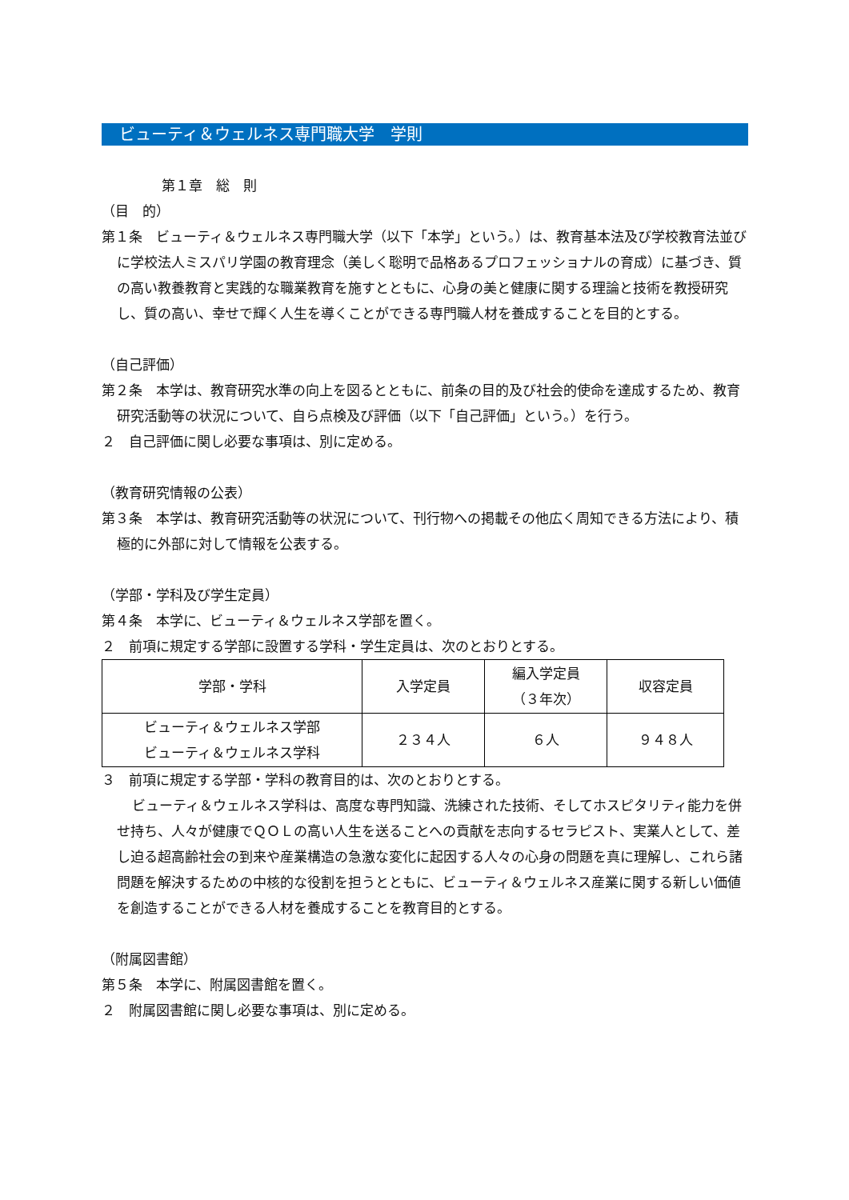ビューティ＆ウェルネス専門職大学　学則
第１章　総　則
（目　的）
第１条　ビューティ＆ウェルネス専門職大学（以下「本学」という。）は、教育基本法及び学校教育法並びに学校法人ミスパリ学園の教育理念（美しく聡明で品格あるプロフェッショナルの育成）に基づき、質の高い教養教育と実践的な職業教育を施すとともに、心身の美と健康に関する理論と技術を教授研究し、質の高い、幸せで輝く人生を導くことができる専門職人材を養成することを目的とする。
（自己評価）
第２条　本学は、教育研究水準の向上を図るとともに、前条の目的及び社会的使命を達成するため、教育研究活動等の状況について、自ら点検及び評価（以下「自己評価」という。）を行う。
２　自己評価に関し必要な事項は、別に定める。
（教育研究情報の公表）
第３条　本学は、教育研究活動等の状況について、刊行物への掲載その他広く周知できる方法により、積極的に外部に対して情報を公表する。
（学部・学科及び学生定員）
第４条　本学に、ビューティ＆ウェルネス学部を置く。
２　前項に規定する学部に設置する学科・学生定員は、次のとおりとする。
| 学部・学科 | 入学定員 | 編入学定員 （３年次） | 収容定員 |
| ビューティ＆ウェルネス学部 ビューティ＆ウェルネス学科 | ２３４人 | ６人 | ９４８人 |
３　前項に規定する学部・学科の教育目的は、次のとおりとする。
ビューティ＆ウェルネス学科は、高度な専門知識、洗練された技術、そしてホスピタリティ能力を併せ持ち、人々が健康でＱＯＬの高い人生を送ることへの貢献を志向するセラピスト、実業人として、差し迫る超高齢社会の到来や産業構造の急激な変化に起因する人々の心身の問題を真に理解し、これら諸問題を解決するための中核的な役割を担うとともに、ビューティ＆ウェルネス産業に関する新しい価値を創造することができる人材を養成することを教育目的とする。
（附属図書館）
第５条　本学に、附属図書館を置く。
２　附属図書館に関し必要な事項は、別に定める。